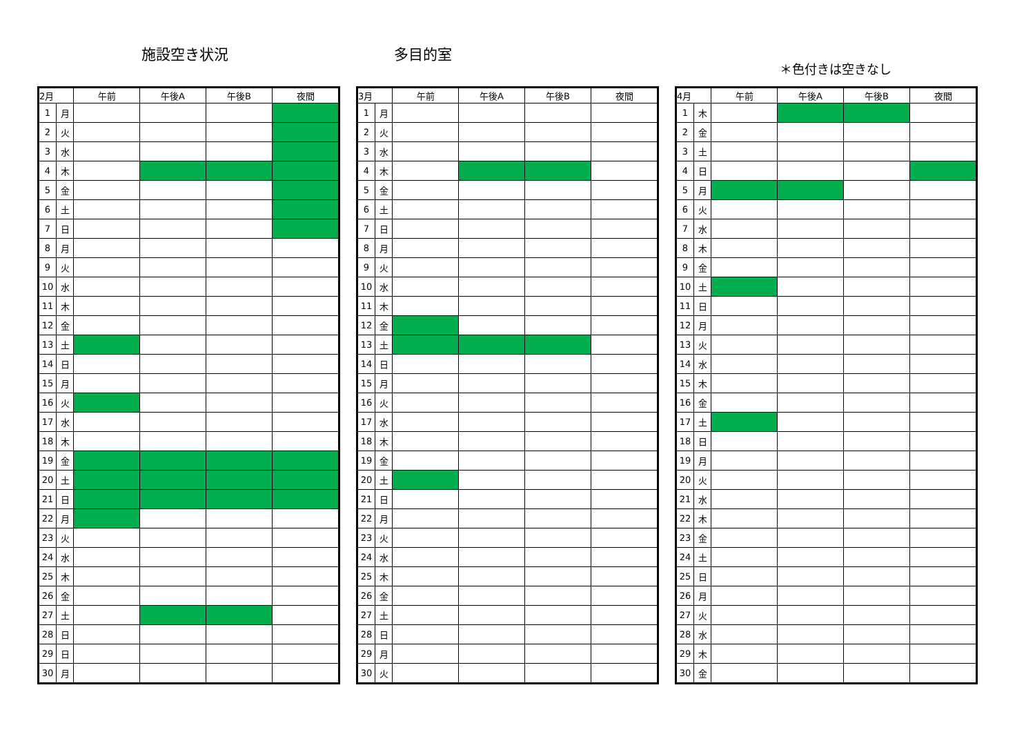施設空き状況 多目的室
＊色付きは空きなし
| 2月 | | 午前 | 午後A | 午後B | 夜間 |
| --- | --- | --- | --- | --- | --- |
| 1 | 月 | | | | |
| 2 | 火 | | | | |
| 3 | 水 | | | | |
| 4 | 木 | | | | |
| 5 | 金 | | | | |
| 6 | 土 | | | | |
| 7 | 日 | | | | |
| 8 | 月 | | | | |
| 9 | 火 | | | | |
| 10 | 水 | | | | |
| 11 | 木 | | | | |
| 12 | 金 | | | | |
| 13 | 土 | | | | |
| 14 | 日 | | | | |
| 15 | 月 | | | | |
| 16 | 火 | | | | |
| 17 | 水 | | | | |
| 18 | 木 | | | | |
| 19 | 金 | | | | |
| 20 | 土 | | | | |
| 21 | 日 | | | | |
| 22 | 月 | | | | |
| 23 | 火 | | | | |
| 24 | 水 | | | | |
| 25 | 木 | | | | |
| 26 | 金 | | | | |
| 27 | 土 | | | | |
| 28 | 日 | | | | |
| 29 | 日 | | | | |
| 30 | 月 | | | | |
| 3月 | | 午前 | 午後A | 午後B | 夜間 |
| --- | --- | --- | --- | --- | --- |
| 1 | 月 | | | | |
| 2 | 火 | | | | |
| 3 | 水 | | | | |
| 4 | 木 | | | | |
| 5 | 金 | | | | |
| 6 | 土 | | | | |
| 7 | 日 | | | | |
| 8 | 月 | | | | |
| 9 | 火 | | | | |
| 10 | 水 | | | | |
| 11 | 木 | | | | |
| 12 | 金 | | | | |
| 13 | 土 | | | | |
| 14 | 日 | | | | |
| 15 | 月 | | | | |
| 16 | 火 | | | | |
| 17 | 水 | | | | |
| 18 | 木 | | | | |
| 19 | 金 | | | | |
| 20 | 土 | | | | |
| 21 | 日 | | | | |
| 22 | 月 | | | | |
| 23 | 火 | | | | |
| 24 | 水 | | | | |
| 25 | 木 | | | | |
| 26 | 金 | | | | |
| 27 | 土 | | | | |
| 28 | 日 | | | | |
| 29 | 月 | | | | |
| 30 | 火 | | | | |
| 4月 | | 午前 | 午後A | 午後B | 夜間 |
| --- | --- | --- | --- | --- | --- |
| 1 | 木 | | | | |
| 2 | 金 | | | | |
| 3 | 土 | | | | |
| 4 | 日 | | | | |
| 5 | 月 | | | | |
| 6 | 火 | | | | |
| 7 | 水 | | | | |
| 8 | 木 | | | | |
| 9 | 金 | | | | |
| 10 | 土 | | | | |
| 11 | 日 | | | | |
| 12 | 月 | | | | |
| 13 | 火 | | | | |
| 14 | 水 | | | | |
| 15 | 木 | | | | |
| 16 | 金 | | | | |
| 17 | 土 | | | | |
| 18 | 日 | | | | |
| 19 | 月 | | | | |
| 20 | 火 | | | | |
| 21 | 水 | | | | |
| 22 | 木 | | | | |
| 23 | 金 | | | | |
| 24 | 土 | | | | |
| 25 | 日 | | | | |
| 26 | 月 | | | | |
| 27 | 火 | | | | |
| 28 | 水 | | | | |
| 29 | 木 | | | | |
| 30 | 金 | | | | |